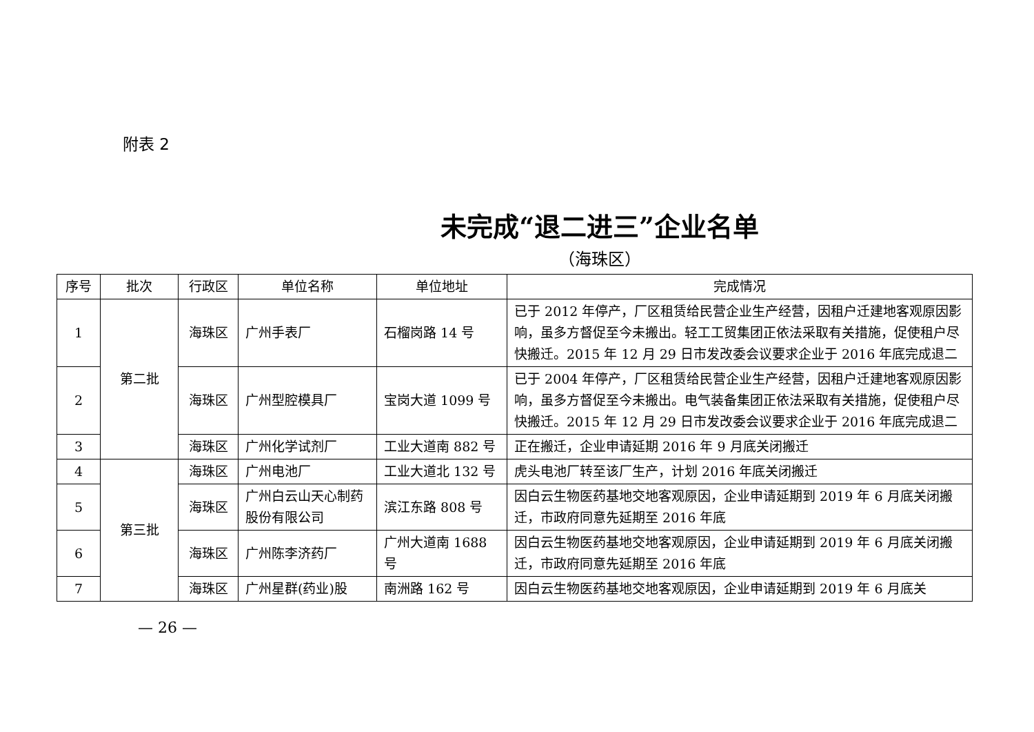附表 2
未完成“退二进三”企业名单
（海珠区）
| 序号 | 批次 | 行政区 | 单位名称 | 单位地址 | 完成情况 |
| --- | --- | --- | --- | --- | --- |
| 1 | 第二批 | 海珠区 | 广州手表厂 | 石榴岗路 14 号 | 已于 2012 年停产，厂区租赁给民营企业生产经营，因租户迁建地客观原因影响，虽多方督促至今未搬出。轻工工贸集团正依法采取有关措施，促使租户尽快搬迁。2015 年 12 月 29 日市发改委会议要求企业于 2016 年底完成退二 |
| 2 | | 海珠区 | 广州型腔模具厂 | 宝岗大道 1099 号 | 已于 2004 年停产，厂区租赁给民营企业生产经营，因租户迁建地客观原因影响，虽多方督促至今未搬出。电气装备集团正依法采取有关措施，促使租户尽快搬迁。2015 年 12 月 29 日市发改委会议要求企业于 2016 年底完成退二 |
| 3 | | 海珠区 | 广州化学试剂厂 | 工业大道南 882 号 | 正在搬迁，企业申请延期 2016 年 9 月底关闭搬迁 |
| 4 | 第三批 | 海珠区 | 广州电池厂 | 工业大道北 132 号 | 虎头电池厂转至该厂生产，计划 2016 年底关闭搬迁 |
| 5 | | 海珠区 | 广州白云山天心制药股份有限公司 | 滨江东路 808 号 | 因白云生物医药基地交地客观原因，企业申请延期到 2019 年 6 月底关闭搬迁，市政府同意先延期至 2016 年底 |
| 6 | | 海珠区 | 广州陈李济药厂 | 广州大道南 1688 号 | 因白云生物医药基地交地客观原因，企业申请延期到 2019 年 6 月底关闭搬迁，市政府同意先延期至 2016 年底 |
| 7 | | 海珠区 | 广州星群(药业)股 | 南洲路 162 号 | 因白云生物医药基地交地客观原因，企业申请延期到 2019 年 6 月底关 |
— 26 —